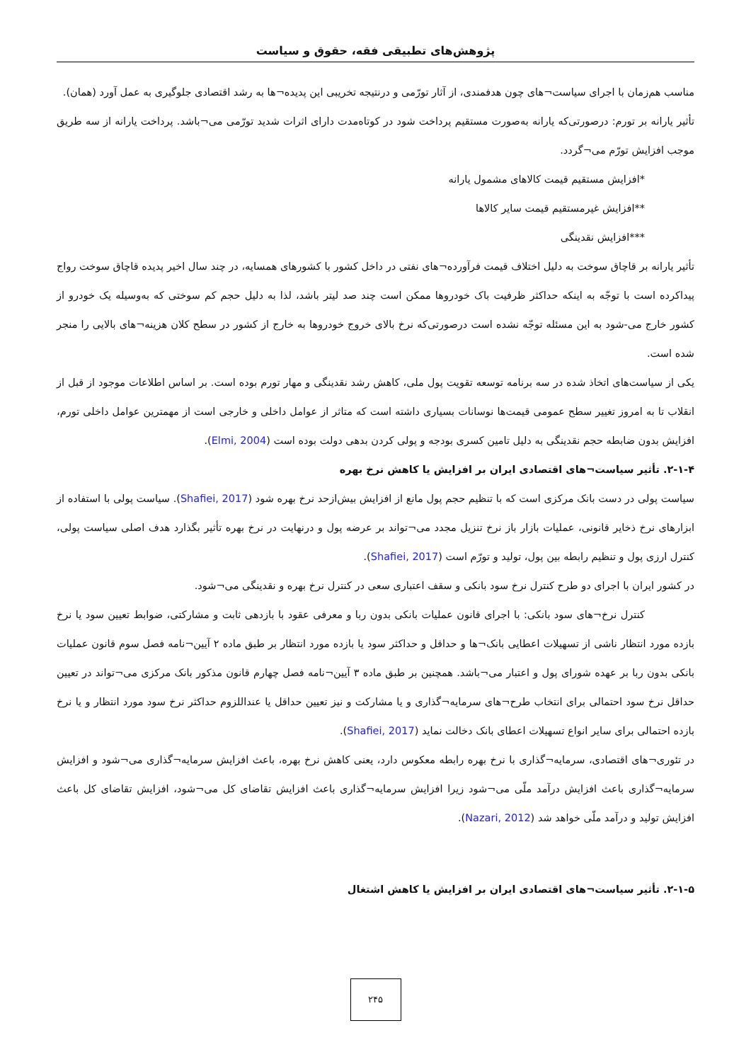پژوهش‌های تطبیقی فقه، حقوق و سیاست
مناسب هم‌زمان با اجرای سیاست¬های چون هدفمندی، از آثار تورّمی و درنتیجه تخریبی این پدیده¬ها به رشد اقتصادی جلوگیری به عمل آورد (همان).
تأثیر یارانه بر تورم: درصورتی‌که یارانه به‌صورت مستقیم پرداخت شود در کوتاه‌مدت دارای اثرات شدید تورّمی می¬باشد. پرداخت یارانه از سه طریق موجب افزایش تورّم می¬گردد.
*افزایش مستقیم قیمت کالاهای مشمول یارانه
**افزایش غیرمستقیم قیمت سایر کالاها
***افزایش نقدینگی
تأثیر یارانه بر قاچاق سوخت به دلیل اختلاف قیمت فرآورده¬های نفتی در داخل کشور با کشورهای همسایه، در چند سال اخیر پدیده قاچاق سوخت رواج پیداکرده است با توجّه به اینکه حداکثر ظرفیت باک خودروها ممکن است چند صد لیتر باشد، لذا به دلیل حجم کم سوختی که به‌وسیله یک خودرو از کشور خارج می-شود به این مسئله توجّه نشده است درصورتی‌که نرخ بالای خروج خودروها به خارج از کشور در سطح کلان هزینه¬های بالایی را منجر شده است.
یکی از سیاست‌های اتخاذ شده در سه برنامه توسعه تقویت پول ملی، کاهش رشد نقدینگی و مهار تورم بوده است. بر اساس اطلاعات موجود از قبل از انقلاب تا به امروز تغییر سطح عمومی قیمت‌ها نوسانات بسیاری داشته است که متاثر از عوامل داخلی و خارجی است از مهمترین عوامل داخلی تورم، افزایش بدون ضابطه حجم نقدینگی به دلیل تامین کسری بودجه و پولی کردن بدهی دولت بوده است (Elmi, 2004).
۲-۱-۴. تأثیر سیاست¬های اقتصادی ایران بر افزایش یا کاهش نرخ بهره
سیاست پولی در دست بانک مرکزی است که با تنظیم حجم پول مانع از افزایش بیش‌ازحد نرخ بهره شود (Shafiei, 2017). سیاست پولی با استفاده از ابزارهای نرخ ذخایر قانونی، عملیات بازار باز نرخ تنزیل مجدد می¬تواند بر عرضه پول و درنهایت در نرخ بهره تأثیر بگذارد هدف اصلی سیاست پولی، کنترل ارزی پول و تنظیم رابطه بین پول، تولید و تورّم است (Shafiei, 2017).
در کشور ایران با اجرای دو طرح کنترل نرخ سود بانکی و سقف اعتباری سعی در کنترل نرخ بهره و نقدینگی می¬شود.
کنترل نرخ¬های سود بانکی: با اجرای قانون عملیات بانکی بدون ربا و معرفی عقود با بازدهی ثابت و مشارکتی، ضوابط تعیین سود یا نرخ بازده مورد انتظار ناشی از تسهیلات اعطایی بانک¬ها و حداقل و حداکثر سود یا بازده مورد انتظار بر طبق ماده ۲ آیین¬نامه فصل سوم قانون عملیات بانکی بدون ربا بر عهده شورای پول و اعتبار می¬باشد. همچنین بر طبق ماده ۳ آیین¬نامه فصل چهارم قانون مذکور بانک مرکزی می¬تواند در تعیین حداقل نرخ سود احتمالی برای انتخاب طرح¬های سرمایه¬گذاری و یا مشارکت و نیز تعیین حداقل یا عنداللزوم حداکثر نرخ سود مورد انتظار و یا نرخ بازده احتمالی برای سایر انواع تسهیلات اعطای بانک دخالت نماید (Shafiei, 2017).
در تئوری¬های اقتصادی، سرمایه¬گذاری با نرخ بهره رابطه معکوس دارد، یعنی کاهش نرخ بهره، باعث افزایش سرمایه¬گذاری می¬شود و افزایش سرمایه¬گذاری باعث افزایش درآمد ملّی می¬شود زیرا افزایش سرمایه¬گذاری باعث افزایش تقاضای کل می¬شود، افزایش تقاضای کل باعث افزایش تولید و درآمد ملّی خواهد شد (Nazari, 2012).
۲-۱-۵. تأثیر سیاست¬های اقتصادی ایران بر افزایش یا کاهش اشتغال
۲۴۵